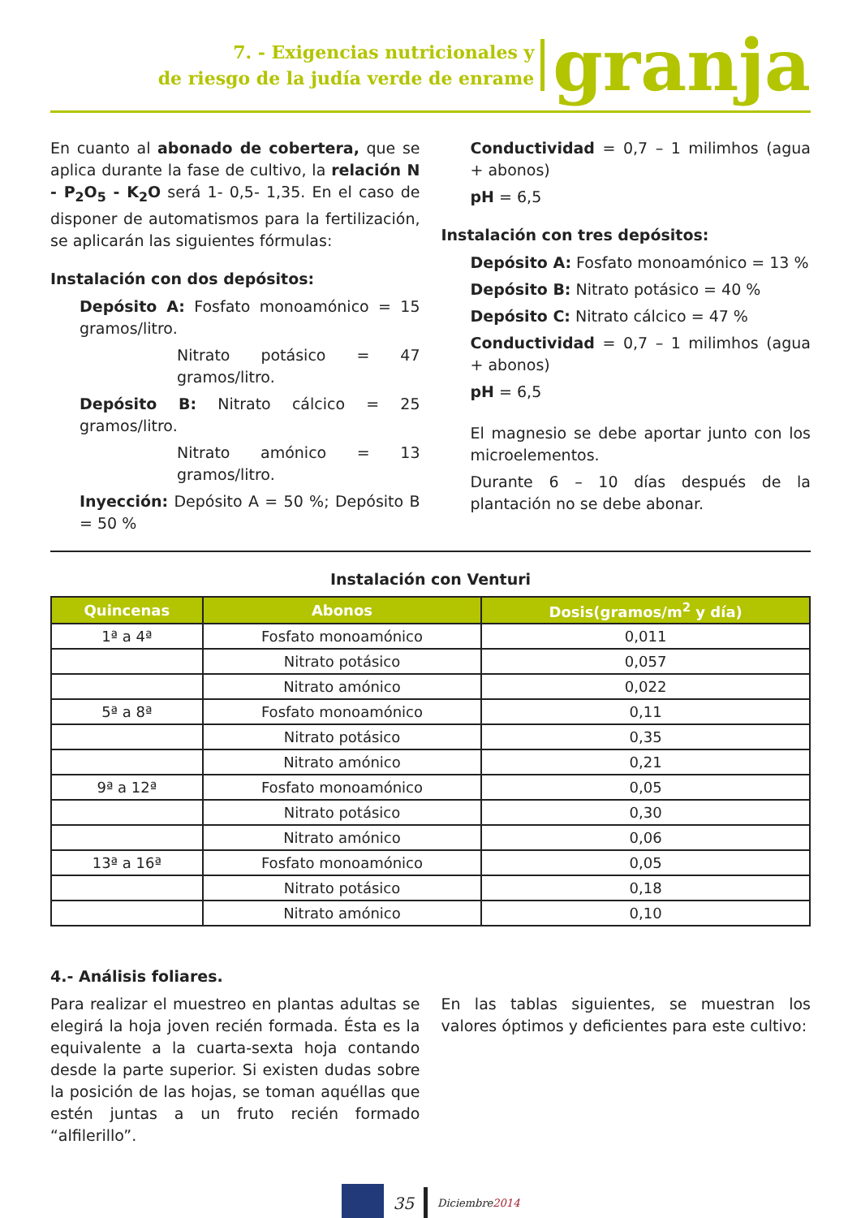7. - Exigencias nutricionales y
de riesgo de la judía verde de enrame
granja
En cuanto al abonado de cobertera, que se aplica durante la fase de cultivo, la relación N - P<sub>2</sub>O<sub>5</sub> - K<sub>2</sub>O será 1- 0,5- 1,35. En el caso de disponer de automatismos para la fertilización, se aplicarán las siguientes fórmulas:
Instalación con dos depósitos:
Depósito A: Fosfato monoamónico = 15 gramos/litro.
Nitrato potásico = 47 gramos/litro.
Depósito B: Nitrato cálcico = 25 gramos/litro.
Nitrato amónico = 13 gramos/litro.
Inyección: Depósito A = 50 %; Depósito B = 50 %
Conductividad = 0,7 – 1 milimhos (agua + abonos)
pH = 6,5
Instalación con tres depósitos:
Depósito A: Fosfato monoamónico = 13 %
Depósito B: Nitrato potásico = 40 %
Depósito C: Nitrato cálcico = 47 %
Conductividad = 0,7 – 1 milimhos (agua + abonos)
pH = 6,5
El magnesio se debe aportar junto con los microelementos.
Durante 6 – 10 días después de la plantación no se debe abonar.
Instalación con Venturi
| Quincenas | Abonos | Dosis(gramos/m<sup>2</sup> y día) |
| --- | --- | --- |
| 1ª a 4ª | Fosfato monoamónico | 0,011 |
| | Nitrato potásico | 0,057 |
| | Nitrato amónico | 0,022 |
| 5ª a 8ª | Fosfato monoamónico | 0,11 |
| | Nitrato potásico | 0,35 |
| | Nitrato amónico | 0,21 |
| 9ª a 12ª | Fosfato monoamónico | 0,05 |
| | Nitrato potásico | 0,30 |
| | Nitrato amónico | 0,06 |
| 13ª a 16ª | Fosfato monoamónico | 0,05 |
| | Nitrato potásico | 0,18 |
| | Nitrato amónico | 0,10 |
4.- Análisis foliares.
Para realizar el muestreo en plantas adultas se elegirá la hoja joven recién formada. Ésta es la equivalente a la cuarta-sexta hoja contando desde la parte superior. Si existen dudas sobre la posición de las hojas, se toman aquéllas que estén juntas a un fruto recién formado “alfilerillo”.
En las tablas siguientes, se muestran los valores óptimos y deficientes para este cultivo:
35 Diciembre2014